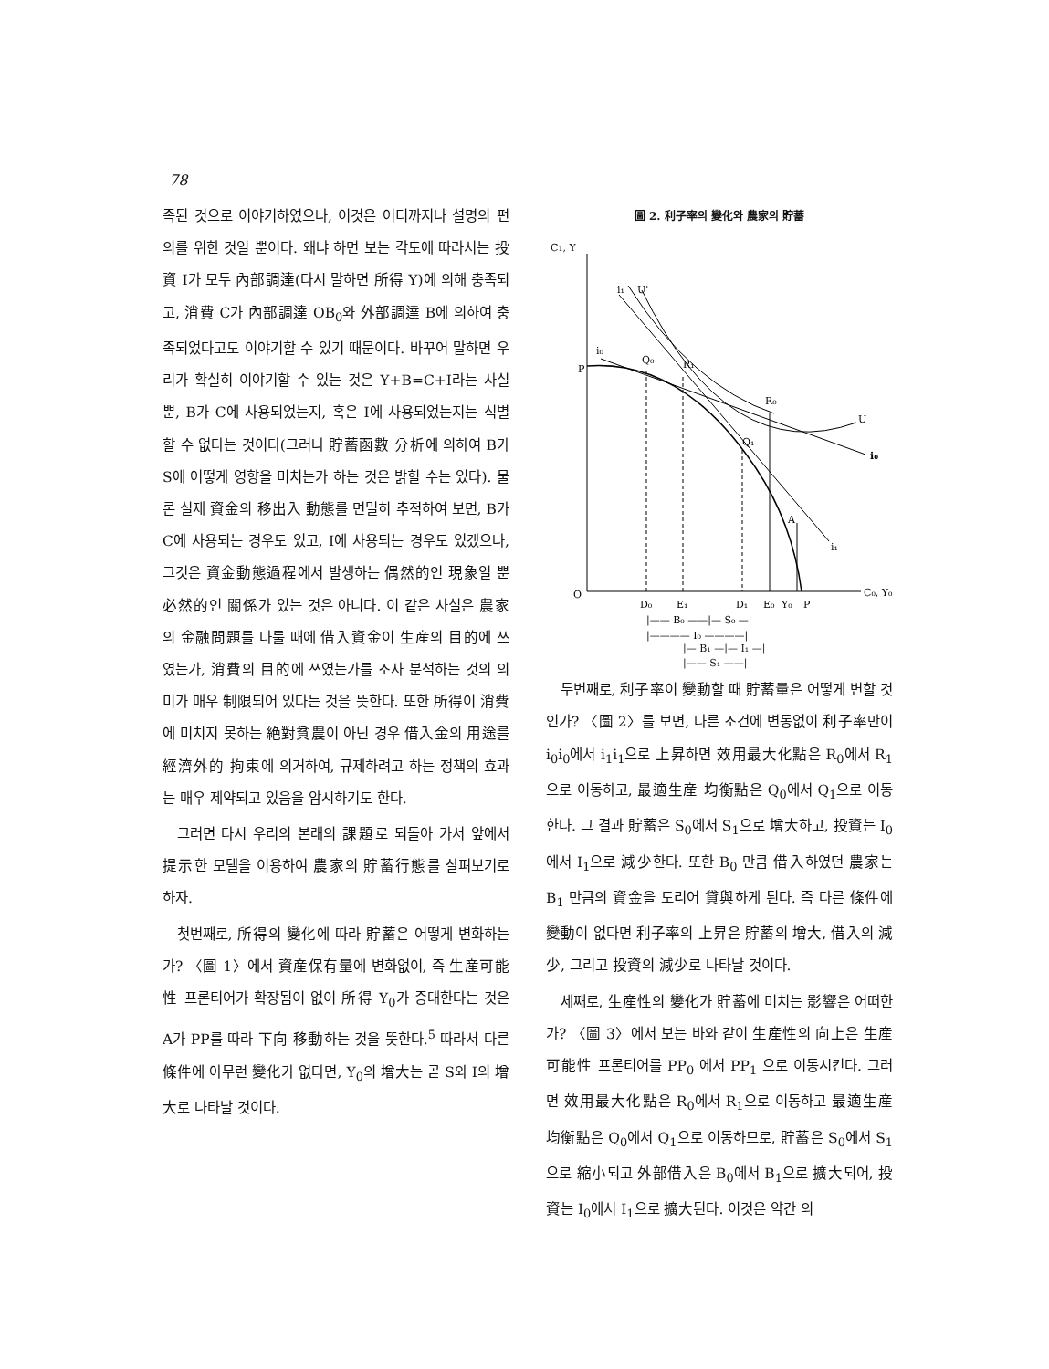78
족된 것으로 이야기하였으나, 이것은 어디까지나 설명의 편의를 위한 것일 뿐이다. 왜냐 하면 보는 각도에 따라서는 投資 I가 모두 內部調達(다시 말하면 所得 Y)에 의해 충족되고, 消費 C가 內部調達 OB<sub>0</sub>와 外部調達 B에 의하여 충족되었다고도 이야기할 수 있기 때문이다. 바꾸어 말하면 우리가 확실히 이야기할 수 있는 것은 Y+B=C+I라는 사실뿐, B가 C에 사용되었는지, 혹은 I에 사용되었는지는 식별할 수 없다는 것이다(그러나 貯蓄函數 分析에 의하여 B가 S에 어떻게 영향을 미치는가 하는 것은 밝힐 수는 있다). 물론 실제 資金의 移出入 動態를 면밀히 추적하여 보면, B가 C에 사용되는 경우도 있고, I에 사용되는 경우도 있겠으나, 그것은 資金動態過程에서 발생하는 偶然的인 現象일 뿐 必然的인 關係가 있는 것은 아니다. 이 같은 사실은 農家의 金融問題를 다룰 때에 借入資金이 生産의 目的에 쓰였는가, 消費의 目的에 쓰였는가를 조사 분석하는 것의 의미가 매우 制限되어 있다는 것을 뜻한다. 또한 所得이 消費에 미치지 못하는 絶對貧農이 아닌 경우 借入金의 用途를 經濟外的 拘束에 의거하여, 규제하려고 하는 정책의 효과는 매우 제약되고 있음을 암시하기도 한다.
그러면 다시 우리의 본래의 課題로 되돌아 가서 앞에서 提示한 모델을 이용하여 農家의 貯蓄行態를 살펴보기로 하자.
첫번째로, 所得의 變化에 따라 貯蓄은 어떻게 변화하는가? 〈圖 1〉에서 資産保有量에 변화없이, 즉 生産可能性 프론티어가 확장됨이 없이 所得 Y<sub>0</sub>가 증대한다는 것은 A가 PP를 따라 下向 移動하는 것을 뜻한다.<sup>5</sup> 따라서 다른 條件에 아무런 變化가 없다면, Y<sub>0</sub>의 增大는 곧 S와 I의 增大로 나타날 것이다.
圖 2. 利子率의 變化와 農家의 貯蓄
C1, Y
O
C₀, Y₀
P
i₀
i₀
i₁
i₁
U'
U
Q₀
R₁
R₀
Q₁
A
D₀
E₁
D₁
E₀
Y₀
P
|—— B₀ ——|— S₀ —|
|———— I₀ ————|
|— B₁ —|— I₁ —|
|—— S₁ ——|
두번째로, 利子率이 變動할 때 貯蓄量은 어떻게 변할 것인가? 〈圖 2〉를 보면, 다른 조건에 변동없이 利子率만이 i<sub>0</sub>i<sub>0</sub>에서 i<sub>1</sub>i<sub>1</sub>으로 上昇하면 效用最大化點은 R<sub>0</sub>에서 R<sub>1</sub>으로 이동하고, 最適生産 均衡點은 Q<sub>0</sub>에서 Q<sub>1</sub>으로 이동한다. 그 결과 貯蓄은 S<sub>0</sub>에서 S<sub>1</sub>으로 增大하고, 投資는 I<sub>0</sub>에서 I<sub>1</sub>으로 減少한다. 또한 B<sub>0</sub> 만큼 借入하였던 農家는 B<sub>1</sub> 만큼의 資金을 도리어 貸與하게 된다. 즉 다른 條件에 變動이 없다면 利子率의 上昇은 貯蓄의 增大, 借入의 減少, 그리고 投資의 減少로 나타날 것이다.
세째로, 生産性의 變化가 貯蓄에 미치는 影響은 어떠한가? 〈圖 3〉에서 보는 바와 같이 生産性의 向上은 生産可能性 프론티어를 PP<sub>0</sub> 에서 PP<sub>1</sub> 으로 이동시킨다. 그러면 效用最大化點은 R<sub>0</sub>에서 R<sub>1</sub>으로 이동하고 最適生産 均衡點은 Q<sub>0</sub>에서 Q<sub>1</sub>으로 이동하므로, 貯蓄은 S<sub>0</sub>에서 S<sub>1</sub>으로 縮小되고 外部借入은 B<sub>0</sub>에서 B<sub>1</sub>으로 擴大되어, 投資는 I<sub>0</sub>에서 I<sub>1</sub>으로 擴大된다. 이것은 약간 의